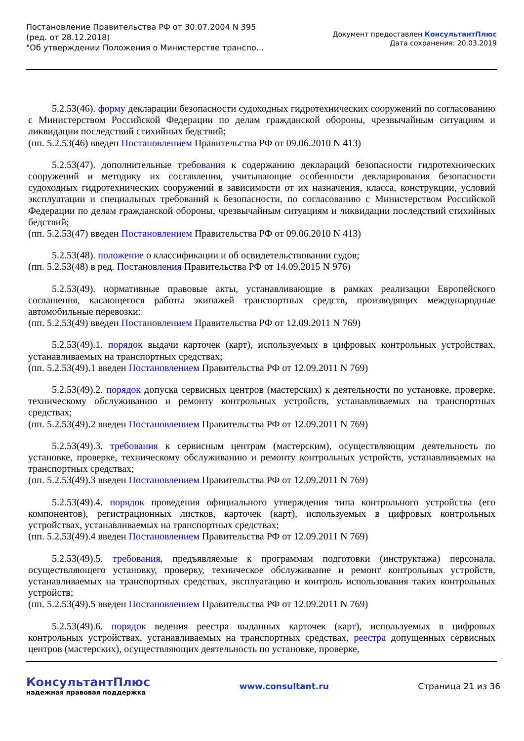Постановление Правительства РФ от 30.07.2004 N 395
(ред. от 28.12.2018)
"Об утверждении Положения о Министерстве транспо...
Документ предоставлен КонсультантПлюс
Дата сохранения: 20.03.2019
5.2.53(46). форму декларации безопасности судоходных гидротехнических сооружений по согласованию с Министерством Российской Федерации по делам гражданской обороны, чрезвычайным ситуациям и ликвидации последствий стихийных бедствий;
(пп. 5.2.53(46) введен Постановлением Правительства РФ от 09.06.2010 N 413)
5.2.53(47). дополнительные требования к содержанию деклараций безопасности гидротехнических сооружений и методику их составления, учитывающие особенности декларирования безопасности судоходных гидротехнических сооружений в зависимости от их назначения, класса, конструкции, условий эксплуатации и специальных требований к безопасности, по согласованию с Министерством Российской Федерации по делам гражданской обороны, чрезвычайным ситуациям и ликвидации последствий стихийных бедствий;
(пп. 5.2.53(47) введен Постановлением Правительства РФ от 09.06.2010 N 413)
5.2.53(48). положение о классификации и об освидетельствовании судов;
(пп. 5.2.53(48) в ред. Постановления Правительства РФ от 14.09.2015 N 976)
5.2.53(49). нормативные правовые акты, устанавливающие в рамках реализации Европейского соглашения, касающегося работы экипажей транспортных средств, производящих международные автомобильные перевозки:
(пп. 5.2.53(49) введен Постановлением Правительства РФ от 12.09.2011 N 769)
5.2.53(49).1. порядок выдачи карточек (карт), используемых в цифровых контрольных устройствах, устанавливаемых на транспортных средствах;
(пп. 5.2.53(49).1 введен Постановлением Правительства РФ от 12.09.2011 N 769)
5.2.53(49).2. порядок допуска сервисных центров (мастерских) к деятельности по установке, проверке, техническому обслуживанию и ремонту контрольных устройств, устанавливаемых на транспортных средствах;
(пп. 5.2.53(49).2 введен Постановлением Правительства РФ от 12.09.2011 N 769)
5.2.53(49).3. требования к сервисным центрам (мастерским), осуществляющим деятельность по установке, проверке, техническому обслуживанию и ремонту контрольных устройств, устанавливаемых на транспортных средствах;
(пп. 5.2.53(49).3 введен Постановлением Правительства РФ от 12.09.2011 N 769)
5.2.53(49).4. порядок проведения официального утверждения типа контрольного устройства (его компонентов), регистрационных листков, карточек (карт), используемых в цифровых контрольных устройствах, устанавливаемых на транспортных средствах;
(пп. 5.2.53(49).4 введен Постановлением Правительства РФ от 12.09.2011 N 769)
5.2.53(49).5. требования, предъявляемые к программам подготовки (инструктажа) персонала, осуществляющего установку, проверку, техническое обслуживание и ремонт контрольных устройств, устанавливаемых на транспортных средствах, эксплуатацию и контроль использования таких контрольных устройств;
(пп. 5.2.53(49).5 введен Постановлением Правительства РФ от 12.09.2011 N 769)
5.2.53(49).6. порядок ведения реестра выданных карточек (карт), используемых в цифровых контрольных устройствах, устанавливаемых на транспортных средствах, реестра допущенных сервисных центров (мастерских), осуществляющих деятельность по установке, проверке,
КонсультантПлюс
надежная правовая поддержка
www.consultant.ru Страница 21 из 36